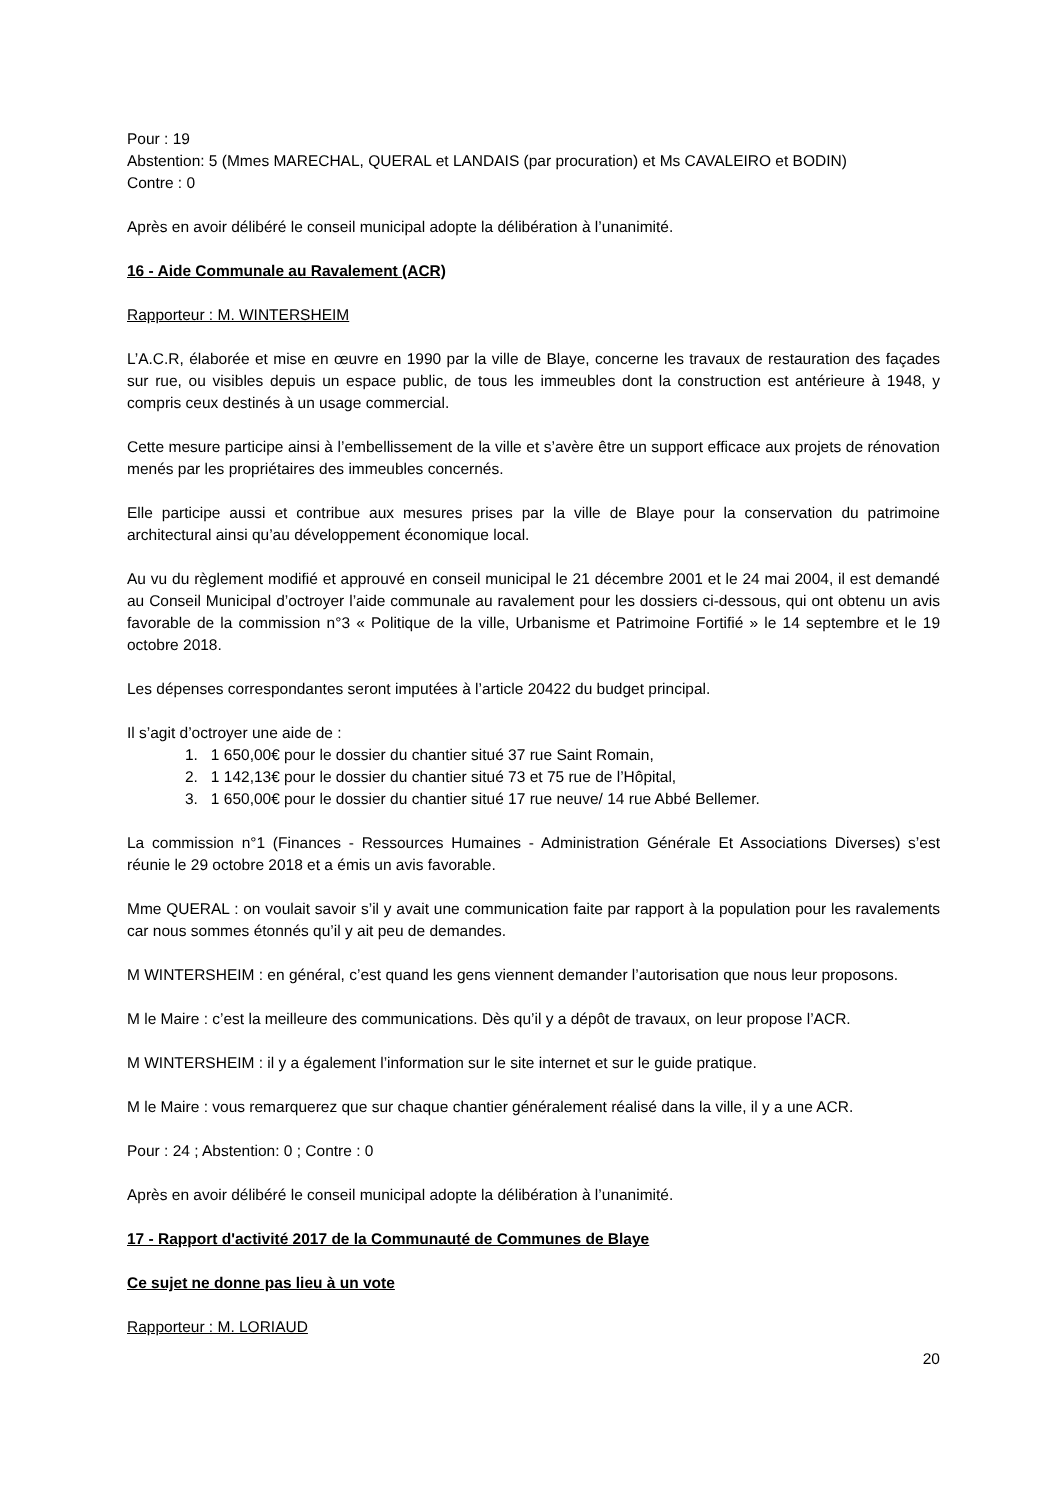Pour : 19
Abstention: 5 (Mmes MARECHAL, QUERAL et LANDAIS (par procuration) et Ms CAVALEIRO et BODIN)
Contre : 0
Après en avoir délibéré le conseil municipal adopte la délibération à l’unanimité.
16 - Aide Communale au Ravalement (ACR)
Rapporteur : M. WINTERSHEIM
L’A.C.R, élaborée et mise en œuvre en 1990 par la ville de Blaye, concerne les travaux de restauration des façades sur rue, ou visibles depuis un espace public, de tous les immeubles dont la construction est antérieure à 1948, y compris ceux destinés à un usage commercial.
Cette mesure participe ainsi à l’embellissement de la ville et s’avère être un support efficace aux projets de rénovation menés par les propriétaires des immeubles concernés.
Elle participe aussi et contribue aux mesures prises par la ville de Blaye pour la conservation du patrimoine architectural ainsi qu’au développement économique local.
Au vu du règlement modifié et approuvé en conseil municipal le 21 décembre 2001 et le 24 mai 2004, il est demandé au Conseil Municipal d’octroyer l’aide communale au ravalement pour les dossiers ci-dessous, qui ont obtenu un avis favorable de la commission n°3 « Politique de la ville, Urbanisme et Patrimoine Fortifié » le 14 septembre et le 19 octobre 2018.
Les dépenses correspondantes seront imputées à l’article 20422 du budget principal.
Il s’agit d’octroyer une aide de :
1. 1 650,00€ pour le dossier du chantier situé 37 rue Saint Romain,
2. 1 142,13€ pour le dossier du chantier situé 73 et 75 rue de l’Hôpital,
3. 1 650,00€ pour le dossier du chantier situé 17 rue neuve/ 14 rue Abbé Bellemer.
La commission n°1 (Finances - Ressources Humaines - Administration Générale Et Associations Diverses) s’est réunie le 29 octobre 2018 et a émis un avis favorable.
Mme QUERAL : on voulait savoir s’il y avait une communication faite par rapport à la population pour les ravalements car nous sommes étonnés qu’il y ait peu de demandes.
M WINTERSHEIM : en général, c’est quand les gens viennent demander l’autorisation que nous leur proposons.
M le Maire : c’est la meilleure des communications. Dès qu’il y a dépôt de travaux, on leur propose l’ACR.
M WINTERSHEIM : il y a également l’information sur le site internet et sur le guide pratique.
M le Maire : vous remarquerez que sur chaque chantier généralement réalisé dans la ville, il y a une ACR.
Pour : 24 ; Abstention: 0 ; Contre : 0
Après en avoir délibéré le conseil municipal adopte la délibération à l’unanimité.
17 - Rapport d'activité 2017 de la Communauté de Communes de Blaye
Ce sujet ne donne pas lieu à un vote
Rapporteur : M. LORIAUD
20